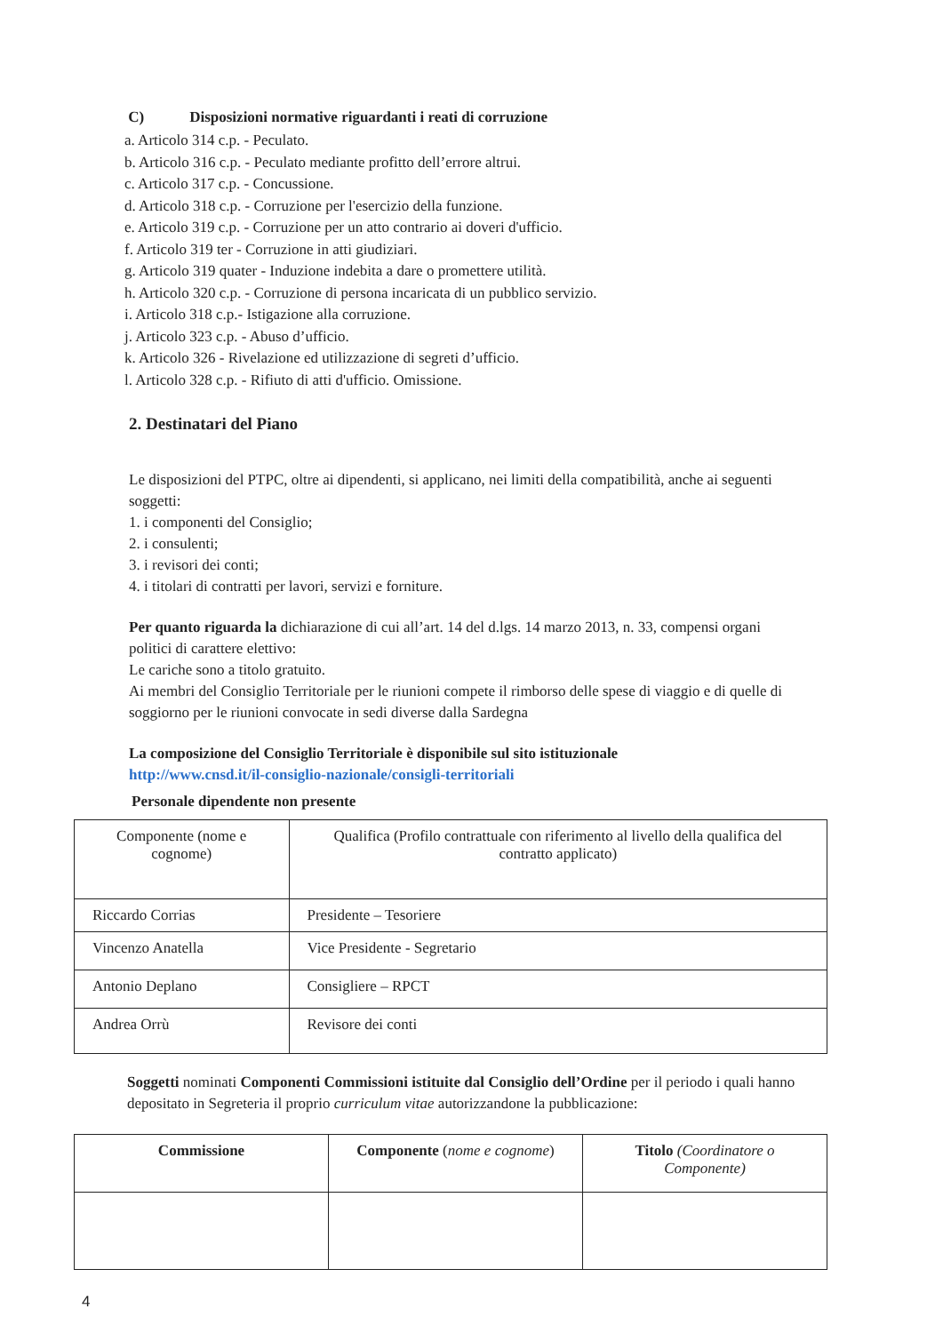C) Disposizioni normative riguardanti i reati di corruzione
a. Articolo 314 c.p. - Peculato.
b. Articolo 316 c.p. - Peculato mediante profitto dell’errore altrui.
c. Articolo 317 c.p. - Concussione.
d. Articolo 318 c.p. - Corruzione per l'esercizio della funzione.
e. Articolo 319 c.p. - Corruzione per un atto contrario ai doveri d'ufficio.
f. Articolo 319 ter - Corruzione in atti giudiziari.
g. Articolo 319 quater - Induzione indebita a dare o promettere utilità.
h. Articolo 320 c.p. - Corruzione di persona incaricata di un pubblico servizio.
i. Articolo 318 c.p.- Istigazione alla corruzione.
j. Articolo 323 c.p. - Abuso d’ufficio.
k. Articolo 326 - Rivelazione ed utilizzazione di segreti d’ufficio.
l. Articolo 328 c.p. - Rifiuto di atti d'ufficio. Omissione.
2. Destinatari del Piano
Le disposizioni del PTPC, oltre ai dipendenti, si applicano, nei limiti della compatibilità, anche ai seguenti soggetti:
1. i componenti del Consiglio;
2. i consulenti;
3. i revisori dei conti;
4. i titolari di contratti per lavori, servizi e forniture.
Per quanto riguarda la dichiarazione di cui all’art. 14 del d.lgs. 14 marzo 2013, n. 33, compensi organi politici di carattere elettivo:
Le cariche sono a titolo gratuito.
Ai membri del Consiglio Territoriale per le riunioni compete il rimborso delle spese di viaggio e di quelle di soggiorno per le riunioni convocate in sedi diverse dalla Sardegna
La composizione del Consiglio Territoriale è disponibile sul sito istituzionale
http://www.cnsd.it/il-consiglio-nazionale/consigli-territoriali
Personale dipendente non presente
| Componente (nome e cognome) | Qualifica (Profilo contrattuale con riferimento al livello della qualifica del contratto applicato) |
| Riccardo Corrias | Presidente – Tesoriere |
| Vincenzo Anatella | Vice Presidente - Segretario |
| Antonio Deplano | Consigliere – RPCT |
| Andrea Orrù | Revisore dei conti |
Soggetti nominati Componenti Commissioni istituite dal Consiglio dell’Ordine per il periodo i quali hanno depositato in Segreteria il proprio curriculum vitae autorizzandone la pubblicazione:
| Commissione | Componente ( nome e cognome ) | Titolo (Coordinatore o Componente) |
4